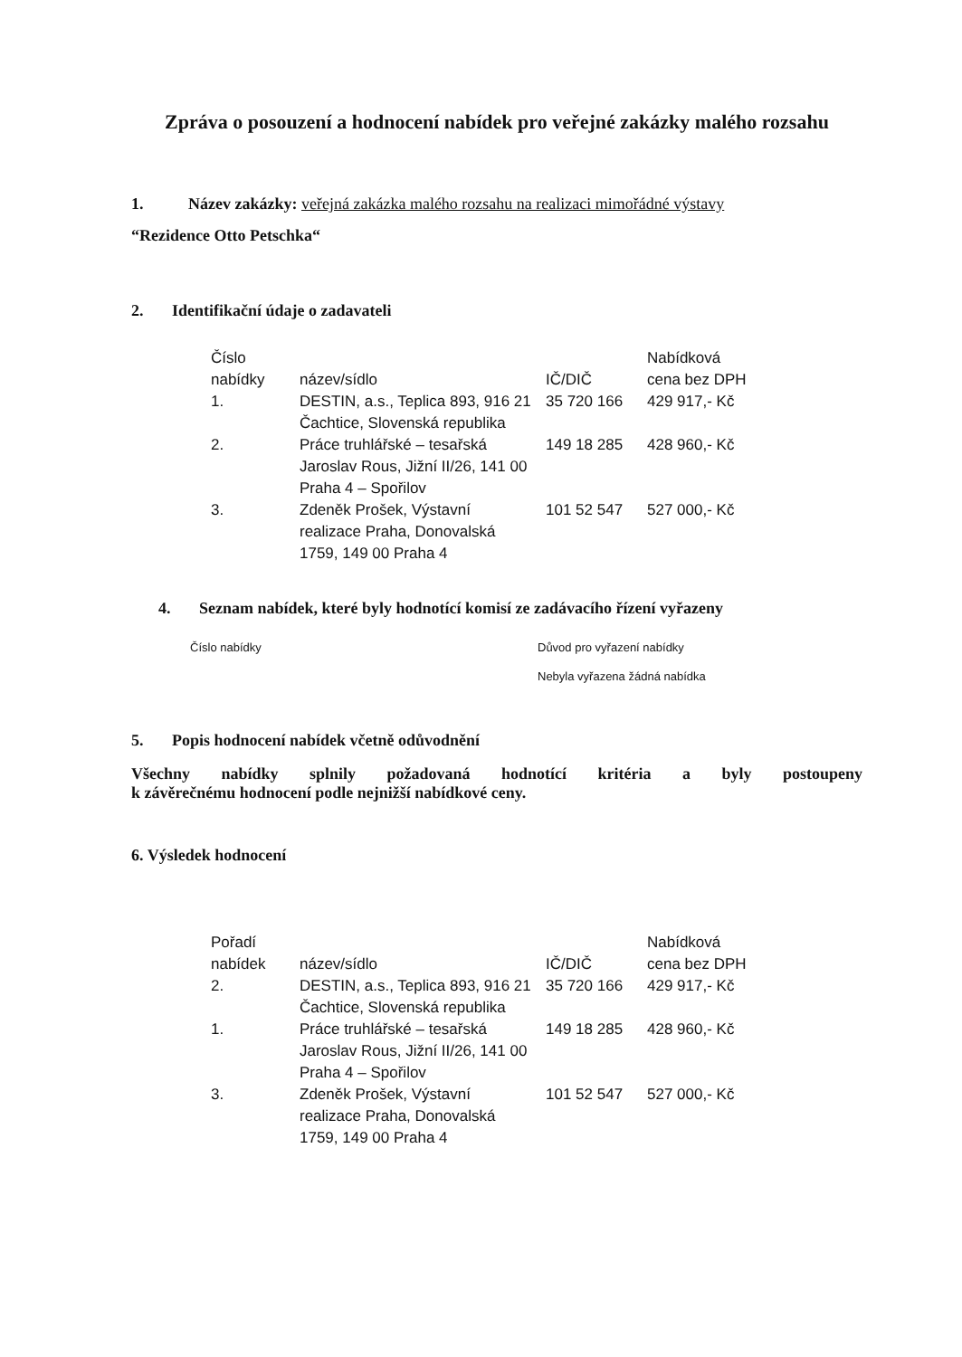Zpráva o posouzení a hodnocení nabídek pro veřejné zakázky malého rozsahu
1. Název zakázky: veřejná zakázka malého rozsahu na realizaci mimořádné výstavy
“Rezidence Otto Petschka“
2. Identifikační údaje o zadavateli
| Číslo nabídky | název/sídlo | IČ/DIČ | Nabídková cena bez DPH |
| --- | --- | --- | --- |
| 1. | DESTIN, a.s., Teplica 893, 916 21 Čachtice, Slovenská republika | 35 720 166 | 429 917,- Kč |
| 2. | Práce truhlářské – tesařská Jaroslav Rous, Jižní II/26, 141 00 Praha 4 – Spořilov | 149 18 285 | 428 960,- Kč |
| 3. | Zdeněk Prošek, Výstavní realizace Praha, Donovalská 1759, 149 00 Praha 4 | 101 52 547 | 527 000,- Kč |
4. Seznam nabídek, které byly hodnotící komisí ze zadávacího řízení vyřazeny
| Číslo nabídky | Důvod pro vyřazení nabídky |
| | Nebyla vyřazena žádná nabídka |
5. Popis hodnocení nabídek včetně odůvodnění
Všechny nabídky splnily požadovaná hodnotící kritéria a byly postoupeny
k závěrečnému hodnocení podle nejnižší nabídkové ceny.
6. Výsledek hodnocení
| Pořadí nabídek | název/sídlo | IČ/DIČ | Nabídková cena bez DPH |
| --- | --- | --- | --- |
| 2. | DESTIN, a.s., Teplica 893, 916 21 Čachtice, Slovenská republika | 35 720 166 | 429 917,- Kč |
| 1. | Práce truhlářské – tesařská Jaroslav Rous, Jižní II/26, 141 00 Praha 4 – Spořilov | 149 18 285 | 428 960,- Kč |
| 3. | Zdeněk Prošek, Výstavní realizace Praha, Donovalská 1759, 149 00 Praha 4 | 101 52 547 | 527 000,- Kč |